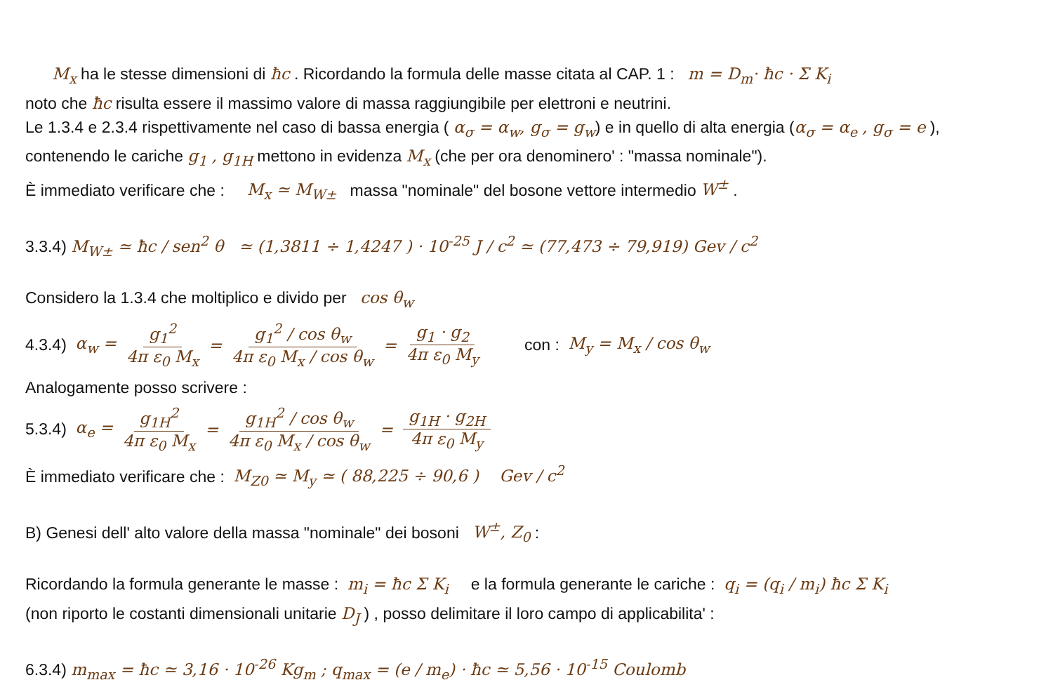M<sub>x</sub> ha le stesse dimensioni di ħc . Ricordando la formula delle masse citata al CAP. 1 : m = D<sub>m</sub>· ħc · Σ K<sub>i</sub>
noto che ħc risulta essere il massimo valore di massa raggiungibile per elettroni e neutrini.
Le 1.3.4 e 2.3.4 rispettivamente nel caso di bassa energia ( α<sub>σ</sub> = α<sub>w</sub>, g<sub>σ</sub> = g<sub>w</sub>) e in quello di alta energia (α<sub>σ</sub> = α<sub>e</sub> , g<sub>σ</sub> = e ),
contenendo le cariche g<sub>1</sub> , g<sub>1H</sub> mettono in evidenza M<sub>x</sub> (che per ora denominero' : "massa nominale").
È immediato verificare che : M<sub>x</sub> ≃ M<sub>W±</sub> massa "nominale" del bosone vettore intermedio W<sup>±</sup> .
3.3.4) M<sub>W±</sub> ≃ ħc / sen<sup>2</sup> θ ≃ (1,3811 ÷ 1,4247 ) · 10<sup>-25</sup> J / c<sup>2</sup> ≃ (77,473 ÷ 79,919) Gev / c<sup>2</sup>
Considero la 1.3.4 che moltiplico e divido per cos θ<sub>w</sub>
4.3.4) α<sub>w</sub> = g<sub>1</sub><sup>2</sup> 4π ε<sub>0</sub> M<sub>x</sub> = g<sub>1</sub><sup>2</sup> / cos θ<sub>w</sub> 4π ε<sub>0</sub> M<sub>x</sub> / cos θ<sub>w</sub> = g<sub>1</sub> · g<sub>2</sub> 4π ε<sub>0</sub> M<sub>y</sub> con : M<sub>y</sub> = M<sub>x</sub> / cos θ<sub>w</sub>
Analogamente posso scrivere :
5.3.4) α<sub>e</sub> = g<sub>1H</sub><sup>2</sup> 4π ε<sub>0</sub> M<sub>x</sub> = g<sub>1H</sub><sup>2</sup> / cos θ<sub>w</sub> 4π ε<sub>0</sub> M<sub>x</sub> / cos θ<sub>w</sub> = g<sub>1H</sub> · g<sub>2H</sub> 4π ε<sub>0</sub> M<sub>y</sub>
È immediato verificare che : M<sub>Z0</sub> ≃ M<sub>y</sub> ≃ ( 88,225 ÷ 90,6 ) Gev / c<sup>2</sup>
B) Genesi dell' alto valore della massa "nominale" dei bosoni W<sup>±</sup>, Z<sub>0</sub> :
Ricordando la formula generante le masse : m<sub>i</sub> = ħc Σ K<sub>i</sub> e la formula generante le cariche : q<sub>i</sub> = (q<sub>i</sub> / m<sub>i</sub>) ħc Σ K<sub>i</sub>
(non riporto le costanti dimensionali unitarie D<sub>J</sub> ) , posso delimitare il loro campo di applicabilita' :
6.3.4) m<sub>max</sub> = ħc ≃ 3,16 · 10<sup>-26</sup> Kg<sub>m</sub> ; q<sub>max</sub> = (e / m<sub>e</sub>) · ħc ≃ 5,56 · 10<sup>-15</sup> Coulomb